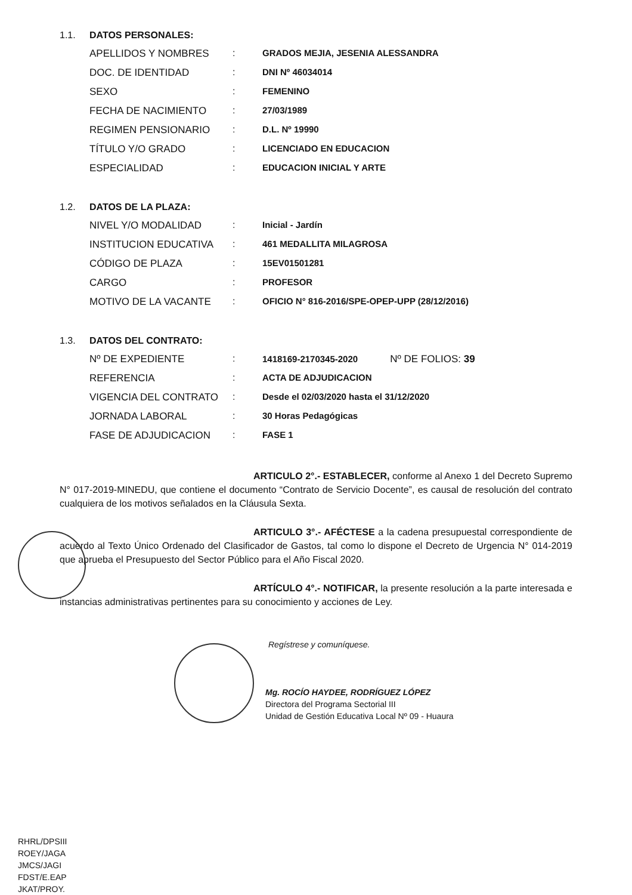1.1. DATOS PERSONALES:
| APELLIDOS Y NOMBRES | : | GRADOS MEJIA, JESENIA ALESSANDRA |
| DOC. DE IDENTIDAD | : | DNI Nº 46034014 |
| SEXO | : | FEMENINO |
| FECHA DE NACIMIENTO | : | 27/03/1989 |
| REGIMEN PENSIONARIO | : | D.L. Nº 19990 |
| TÍTULO Y/O GRADO | : | LICENCIADO EN EDUCACION |
| ESPECIALIDAD | : | EDUCACION INICIAL Y ARTE |
1.2. DATOS DE LA PLAZA:
| NIVEL Y/O MODALIDAD | : | Inicial - Jardín |
| INSTITUCION EDUCATIVA | : | 461 MEDALLITA MILAGROSA |
| CÓDIGO DE PLAZA | : | 15EV01501281 |
| CARGO | : | PROFESOR |
| MOTIVO DE LA VACANTE | : | OFICIO N° 816-2016/SPE-OPEP-UPP (28/12/2016) |
1.3. DATOS DEL CONTRATO:
| Nº DE EXPEDIENTE | : | 1418169-2170345-2020 Nº DE FOLIOS: 39 |
| REFERENCIA | : | ACTA DE ADJUDICACION |
| VIGENCIA DEL CONTRATO | : | Desde el 02/03/2020 hasta el 31/12/2020 |
| JORNADA LABORAL | : | 30 Horas Pedagógicas |
| FASE DE ADJUDICACION | : | FASE 1 |
ARTICULO 2°.- ESTABLECER, conforme al Anexo 1 del Decreto Supremo N° 017-2019-MINEDU, que contiene el documento “Contrato de Servicio Docente”, es causal de resolución del contrato cualquiera de los motivos señalados en la Cláusula Sexta.
ARTICULO 3°.- AFÉCTESE a la cadena presupuestal correspondiente de acuerdo al Texto Único Ordenado del Clasificador de Gastos, tal como lo dispone el Decreto de Urgencia N° 014-2019 que aprueba el Presupuesto del Sector Público para el Año Fiscal 2020.
ARTÍCULO 4°.- NOTIFICAR, la presente resolución a la parte interesada e instancias administrativas pertinentes para su conocimiento y acciones de Ley.
Regístrese y comuníquese.
Mg. ROCÍO HAYDEE, RODRÍGUEZ LÓPEZ
Directora del Programa Sectorial III
Unidad de Gestión Educativa Local Nº 09 - Huaura
RHRL/DPSIII
ROEY/JAGA
JMCS/JAGI
FDST/E.EAP
JKAT/PROY.